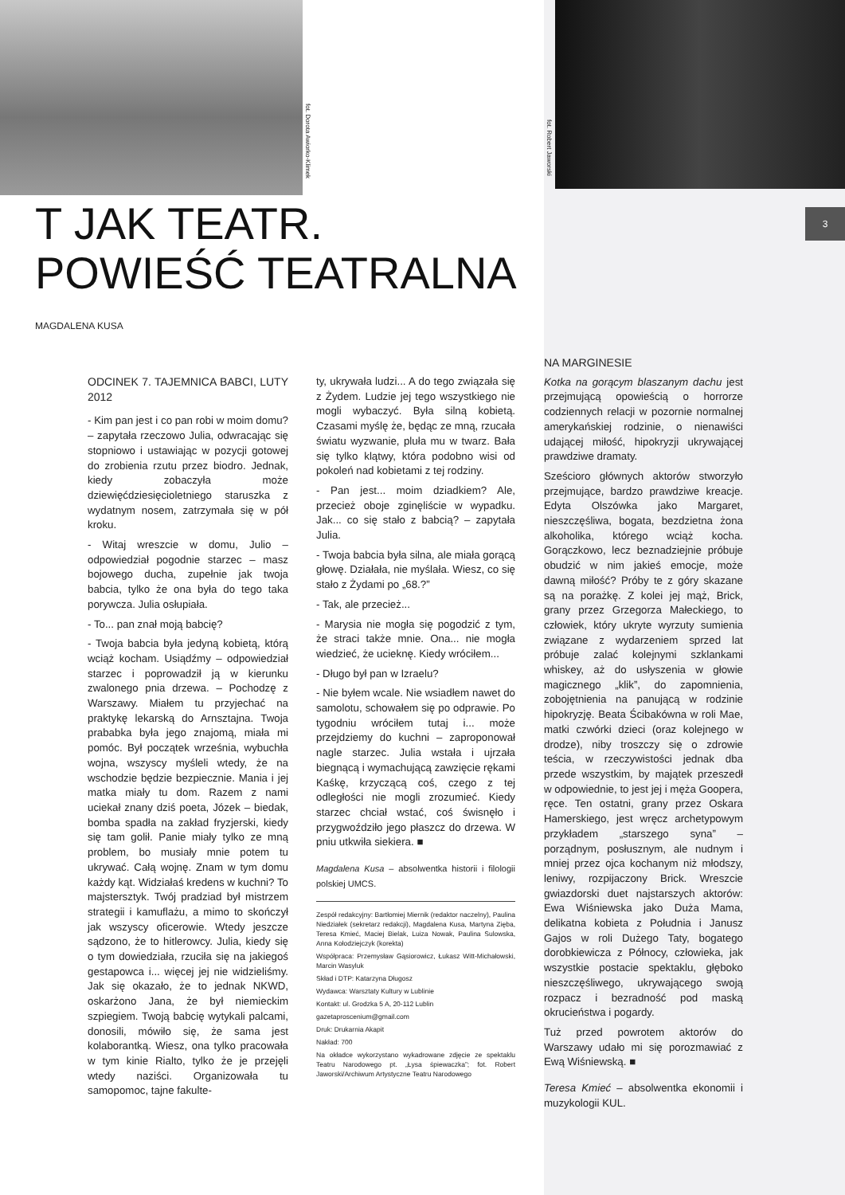fot. Dorota Awiorko-Klimek
fot. Robert Jaworski
3
T JAK TEATR.
POWIEŚĆ TEATRALNA
MAGDALENA KUSA
ODCINEK 7. TAJEMNICA BABCI, LUTY 2012
- Kim pan jest i co pan robi w moim domu? – zapytała rzeczowo Julia, odwracając się stopniowo i ustawiając w pozycji gotowej do zrobienia rzutu przez biodro. Jednak, kiedy zobaczyła może dziewięćdziesięcioletniego staruszka z wydatnym nosem, zatrzymała się w pół kroku.
- Witaj wreszcie w domu, Julio – odpowiedział pogodnie starzec – masz bojowego ducha, zupełnie jak twoja babcia, tylko że ona była do tego taka porywcza. Julia osłupiała.
- To... pan znał moją babcię?
- Twoja babcia była jedyną kobietą, którą wciąż kocham. Usiądźmy – odpowiedział starzec i poprowadził ją w kierunku zwalonego pnia drzewa. – Pochodzę z Warszawy. Miałem tu przyjechać na praktykę lekarską do Arnsztajna. Twoja prababka była jego znajomą, miała mi pomóc. Był początek września, wybuchła wojna, wszyscy myśleli wtedy, że na wschodzie będzie bezpiecznie. Mania i jej matka miały tu dom. Razem z nami uciekał znany dziś poeta, Józek – biedak, bomba spadła na zakład fryzjerski, kiedy się tam golił. Panie miały tylko ze mną problem, bo musiały mnie potem tu ukrywać. Całą wojnę. Znam w tym domu każdy kąt. Widziałaś kredens w kuchni? To majstersztyk. Twój pradziad był mistrzem strategii i kamuflażu, a mimo to skończył jak wszyscy oficerowie. Wtedy jeszcze sądzono, że to hitlerowcy. Julia, kiedy się o tym dowiedziała, rzuciła się na jakiegoś gestapowca i... więcej jej nie widzieliśmy. Jak się okazało, że to jednak NKWD, oskarżono Jana, że był niemieckim szpiegiem. Twoją babcię wytykali palcami, donosili, mówiło się, że sama jest kolaborantką. Wiesz, ona tylko pracowała w tym kinie Rialto, tylko że je przejęli wtedy naziści. Organizowała tu samopomoc, tajne fakulte-
ty, ukrywała ludzi... A do tego związała się z Żydem. Ludzie jej tego wszystkiego nie mogli wybaczyć. Była silną kobietą. Czasami myślę że, będąc ze mną, rzucała światu wyzwanie, pluła mu w twarz. Bała się tylko klątwy, która podobno wisi od pokoleń nad kobietami z tej rodziny.
- Pan jest... moim dziadkiem? Ale, przecież oboje zginęliście w wypadku. Jak... co się stało z babcią? – zapytała Julia.
- Twoja babcia była silna, ale miała gorącą głowę. Działała, nie myślała. Wiesz, co się stało z Żydami po „68.?”
- Tak, ale przecież...
- Marysia nie mogła się pogodzić z tym, że straci także mnie. Ona... nie mogła wiedzieć, że ucieknę. Kiedy wróciłem...
- Długo był pan w Izraelu?
- Nie byłem wcale. Nie wsiadłem nawet do samolotu, schowałem się po odprawie. Po tygodniu wróciłem tutaj i... może przejdziemy do kuchni – zaproponował nagle starzec. Julia wstała i ujrzała biegnącą i wymachującą zawzięcie rękami Kaśkę, krzyczącą coś, czego z tej odległości nie mogli zrozumieć. Kiedy starzec chciał wstać, coś świsnęło i przygwoździło jego płaszcz do drzewa. W pniu utkwiła siekiera. ■
Magdalena Kusa – absolwentka historii i filologii polskiej UMCS.
Zespół redakcyjny: Bartłomiej Miernik (redaktor naczelny), Paulina Niedziałek (sekretarz redakcji), Magdalena Kusa, Martyna Zięba, Teresa Kmieć, Maciej Bielak, Luiza Nowak, Paulina Sulowska, Anna Kołodziejczyk (korekta)
Współpraca: Przemysław Gąsiorowicz, Łukasz Witt-Michałowski, Marcin Wasyluk
Skład i DTP: Katarzyna Długosz
Wydawca: Warsztaty Kultury w Lublinie
Kontakt: ul. Grodzka 5 A, 20-112 Lublin
gazetaproscenium@gmail.com
Druk: Drukarnia Akapit
Nakład: 700
Na okładce wykorzystano wykadrowane zdjęcie ze spektaklu Teatru Narodowego pt. „Łysa śpiewaczka”; fot. Robert Jaworski/Archiwum Artystyczne Teatru Narodowego
NA MARGINESIE
Kotka na gorącym blaszanym dachu jest przejmującą opowieścią o horrorze codziennych relacji w pozornie normalnej amerykańskiej rodzinie, o nienawiści udającej miłość, hipokryzji ukrywającej prawdziwe dramaty.
Sześcioro głównych aktorów stworzyło przejmujące, bardzo prawdziwe kreacje. Edyta Olszówka jako Margaret, nieszczęśliwa, bogata, bezdzietna żona alkoholika, którego wciąż kocha. Gorączkowo, lecz beznadziejnie próbuje obudzić w nim jakieś emocje, może dawną miłość? Próby te z góry skazane są na porażkę. Z kolei jej mąż, Brick, grany przez Grzegorza Małeckiego, to człowiek, który ukryte wyrzuty sumienia związane z wydarzeniem sprzed lat próbuje zalać kolejnymi szklankami whiskey, aż do usłyszenia w głowie magicznego „klik”, do zapomnienia, zobojętnienia na panującą w rodzinie hipokryzję. Beata Ścibakówna w roli Mae, matki czwórki dzieci (oraz kolejnego w drodze), niby troszczy się o zdrowie teścia, w rzeczywistości jednak dba przede wszystkim, by majątek przeszedł w odpowiednie, to jest jej i męża Goopera, ręce. Ten ostatni, grany przez Oskara Hamerskiego, jest wręcz archetypowym przykładem „starszego syna” – porządnym, posłusznym, ale nudnym i mniej przez ojca kochanym niż młodszy, leniwy, rozpijaczony Brick. Wreszcie gwiazdorski duet najstarszych aktorów: Ewa Wiśniewska jako Duża Mama, delikatna kobieta z Południa i Janusz Gajos w roli Dużego Taty, bogatego dorobkiewicza z Północy, człowieka, jak wszystkie postacie spektaklu, głęboko nieszczęśliwego, ukrywającego swoją rozpacz i bezradność pod maską okrucieństwa i pogardy.
Tuż przed powrotem aktorów do Warszawy udało mi się porozmawiać z Ewą Wiśniewską. ■
Teresa Kmieć – absolwentka ekonomii i muzykologii KUL.